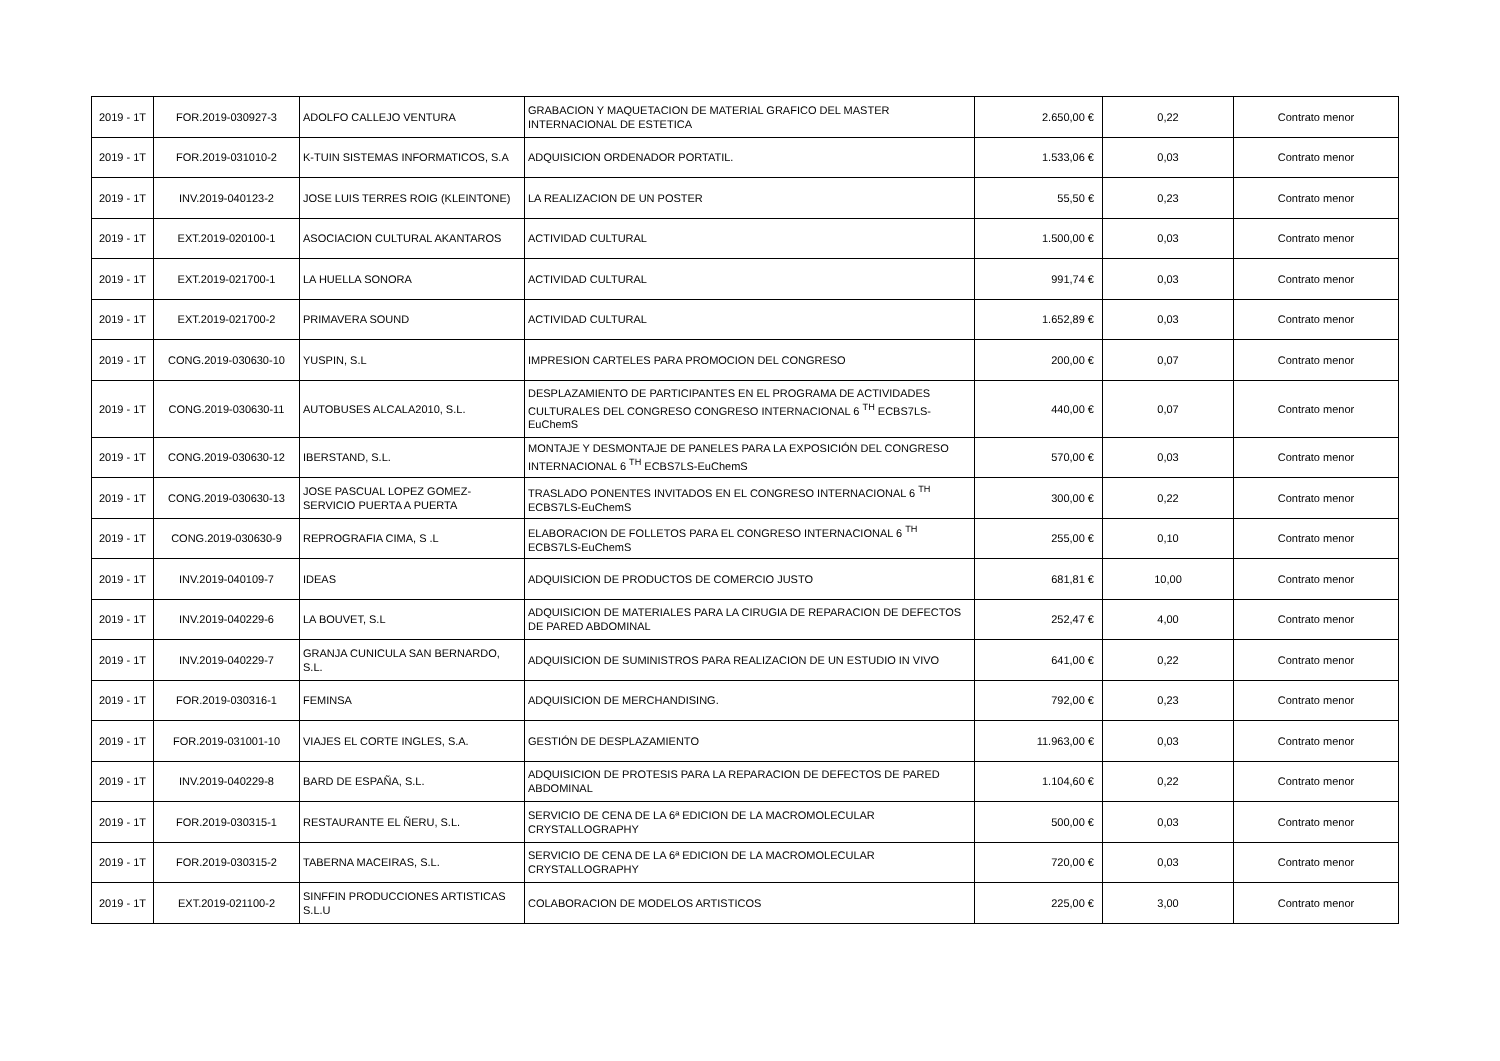| 2019 - 1T | FOR.2019-030927-3 | ADOLFO CALLEJO VENTURA | GRABACION Y MAQUETACION DE MATERIAL GRAFICO DEL MASTER INTERNACIONAL DE ESTETICA | 2.650,00 € | 0,22 | Contrato menor |
| 2019 - 1T | FOR.2019-031010-2 | K-TUIN SISTEMAS INFORMATICOS, S.A | ADQUISICION ORDENADOR PORTATIL. | 1.533,06 € | 0,03 | Contrato menor |
| 2019 - 1T | INV.2019-040123-2 | JOSE LUIS TERRES ROIG (KLEINTONE) | LA REALIZACION DE UN POSTER | 55,50 € | 0,23 | Contrato menor |
| 2019 - 1T | EXT.2019-020100-1 | ASOCIACION CULTURAL AKANTAROS | ACTIVIDAD CULTURAL | 1.500,00 € | 0,03 | Contrato menor |
| 2019 - 1T | EXT.2019-021700-1 | LA HUELLA SONORA | ACTIVIDAD CULTURAL | 991,74 € | 0,03 | Contrato menor |
| 2019 - 1T | EXT.2019-021700-2 | PRIMAVERA SOUND | ACTIVIDAD CULTURAL | 1.652,89 € | 0,03 | Contrato menor |
| 2019 - 1T | CONG.2019-030630-10 | YUSPIN, S.L | IMPRESION CARTELES PARA PROMOCION DEL CONGRESO | 200,00 € | 0,07 | Contrato menor |
| 2019 - 1T | CONG.2019-030630-11 | AUTOBUSES ALCALA2010, S.L. | DESPLAZAMIENTO DE PARTICIPANTES EN EL PROGRAMA DE ACTIVIDADES CULTURALES DEL CONGRESO CONGRESO INTERNACIONAL 6 <sup>TH</sup> ECBS7LS-EuChemS | 440,00 € | 0,07 | Contrato menor |
| 2019 - 1T | CONG.2019-030630-12 | IBERSTAND, S.L. | MONTAJE Y DESMONTAJE DE PANELES PARA LA EXPOSICIÓN DEL CONGRESO INTERNACIONAL 6 <sup>TH</sup> ECBS7LS-EuChemS | 570,00 € | 0,03 | Contrato menor |
| 2019 - 1T | CONG.2019-030630-13 | JOSE PASCUAL LOPEZ GOMEZ-SERVICIO PUERTA A PUERTA | TRASLADO PONENTES INVITADOS EN EL CONGRESO INTERNACIONAL 6 <sup>TH</sup> ECBS7LS-EuChemS | 300,00 € | 0,22 | Contrato menor |
| 2019 - 1T | CONG.2019-030630-9 | REPROGRAFIA CIMA, S .L | ELABORACION DE FOLLETOS PARA EL CONGRESO INTERNACIONAL 6 <sup>TH</sup> ECBS7LS-EuChemS | 255,00 € | 0,10 | Contrato menor |
| 2019 - 1T | INV.2019-040109-7 | IDEAS | ADQUISICION DE PRODUCTOS DE COMERCIO JUSTO | 681,81 € | 10,00 | Contrato menor |
| 2019 - 1T | INV.2019-040229-6 | LA BOUVET, S.L | ADQUISICION DE MATERIALES PARA LA CIRUGIA DE REPARACION DE DEFECTOS DE PARED ABDOMINAL | 252,47 € | 4,00 | Contrato menor |
| 2019 - 1T | INV.2019-040229-7 | GRANJA CUNICULA SAN BERNARDO, S.L. | ADQUISICION DE SUMINISTROS PARA REALIZACION DE UN ESTUDIO IN VIVO | 641,00 € | 0,22 | Contrato menor |
| 2019 - 1T | FOR.2019-030316-1 | FEMINSA | ADQUISICION DE MERCHANDISING. | 792,00 € | 0,23 | Contrato menor |
| 2019 - 1T | FOR.2019-031001-10 | VIAJES EL CORTE INGLES, S.A. | GESTIÓN DE DESPLAZAMIENTO | 11.963,00 € | 0,03 | Contrato menor |
| 2019 - 1T | INV.2019-040229-8 | BARD DE ESPAÑA, S.L. | ADQUISICION DE PROTESIS PARA LA REPARACION DE DEFECTOS DE PARED ABDOMINAL | 1.104,60 € | 0,22 | Contrato menor |
| 2019 - 1T | FOR.2019-030315-1 | RESTAURANTE EL ÑERU, S.L. | SERVICIO DE CENA DE LA 6ª EDICION DE LA MACROMOLECULAR CRYSTALLOGRAPHY | 500,00 € | 0,03 | Contrato menor |
| 2019 - 1T | FOR.2019-030315-2 | TABERNA MACEIRAS, S.L. | SERVICIO DE CENA DE LA 6ª EDICION DE LA MACROMOLECULAR CRYSTALLOGRAPHY | 720,00 € | 0,03 | Contrato menor |
| 2019 - 1T | EXT.2019-021100-2 | SINFFIN PRODUCCIONES ARTISTICAS S.L.U | COLABORACION DE MODELOS ARTISTICOS | 225,00 € | 3,00 | Contrato menor |